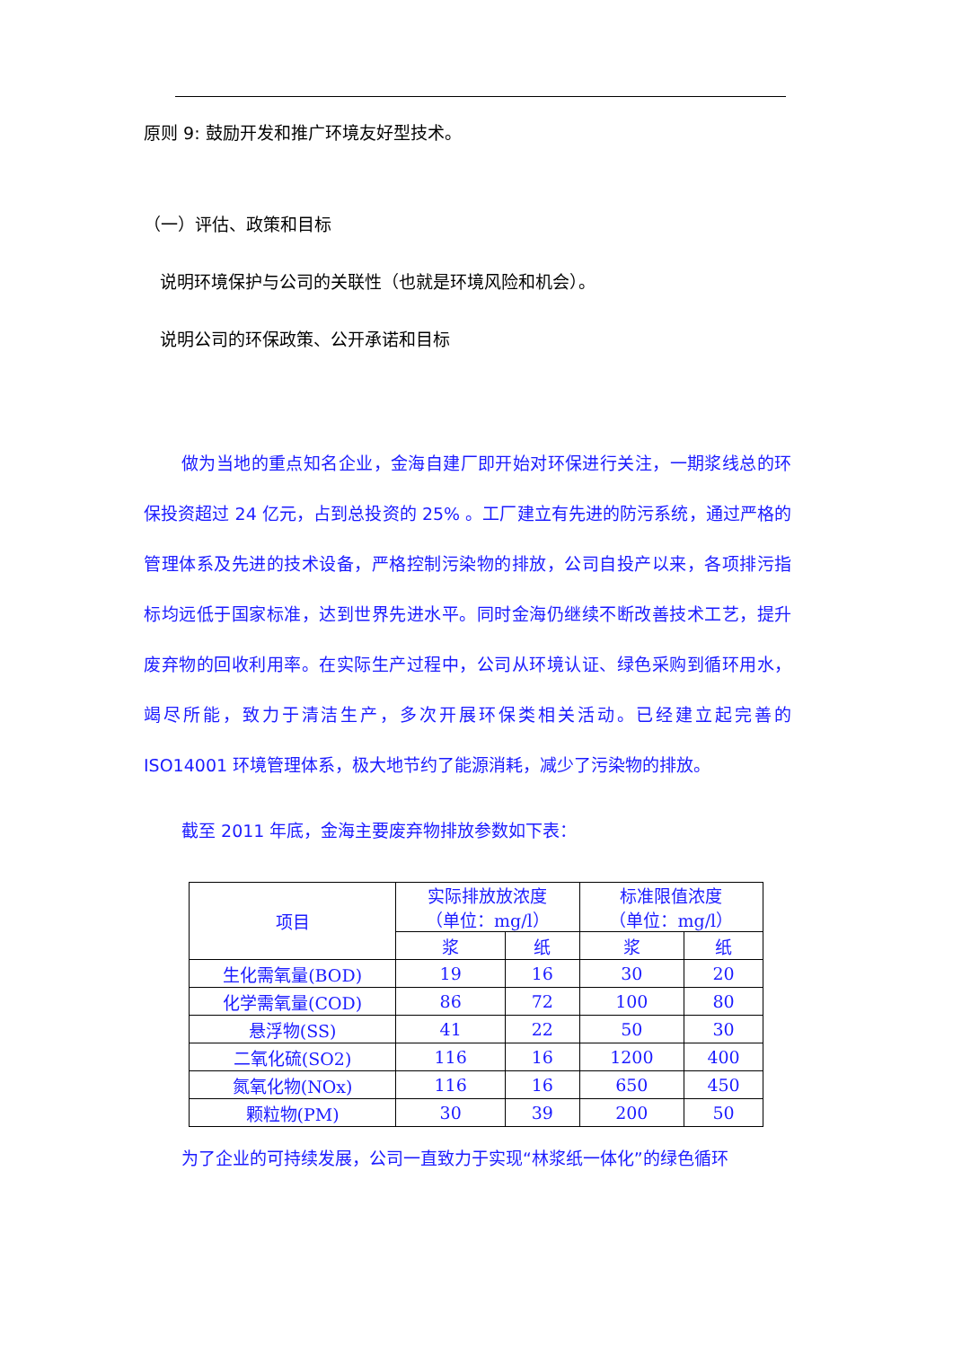原则 9: 鼓励开发和推广环境友好型技术。
（一）评估、政策和目标
说明环境保护与公司的关联性（也就是环境风险和机会）。
说明公司的环保政策、公开承诺和目标
做为当地的重点知名企业，金海自建厂即开始对环保进行关注，一期浆线总的环保投资超过 24 亿元，占到总投资的 25% 。工厂建立有先进的防污系统，通过严格的管理体系及先进的技术设备，严格控制污染物的排放，公司自投产以来，各项排污指标均远低于国家标准，达到世界先进水平。同时金海仍继续不断改善技术工艺，提升废弃物的回收利用率。在实际生产过程中，公司从环境认证、绿色采购到循环用水，竭尽所能，致力于清洁生产，多次开展环保类相关活动。已经建立起完善的 ISO14001 环境管理体系，极大地节约了能源消耗，减少了污染物的排放。
截至 2011 年底，金海主要废弃物排放参数如下表：
| 项目 | 实际排放放浓度 （单位：mg/l） | | 标准限值浓度 （单位：mg/l） | |
| --- | --- | --- | --- | --- |
| | 浆 | 纸 | 浆 | 纸 |
| 生化需氧量(BOD) | 19 | 16 | 30 | 20 |
| 化学需氧量(COD) | 86 | 72 | 100 | 80 |
| 悬浮物(SS) | 41 | 22 | 50 | 30 |
| 二氧化硫(SO2) | 116 | 16 | 1200 | 400 |
| 氮氧化物(NOx) | 116 | 16 | 650 | 450 |
| 颗粒物(PM) | 30 | 39 | 200 | 50 |
为了企业的可持续发展，公司一直致力于实现“林浆纸一体化”的绿色循环